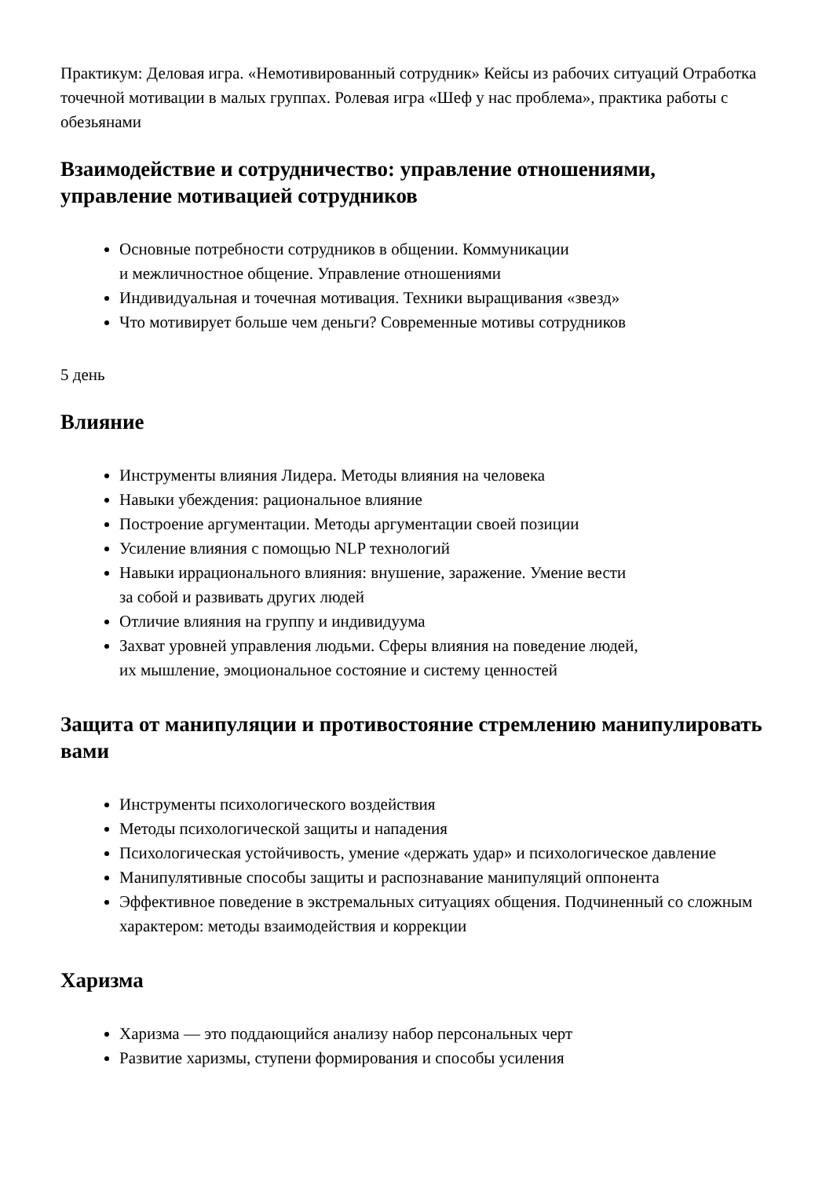Практикум: Деловая игра. «Немотивированный сотрудник» Кейсы из рабочих ситуаций Отработка точечной мотивации в малых группах. Ролевая игра «Шеф у нас проблема», практика работы с обезьянами
Взаимодействие и сотрудничество: управление отношениями, управление мотивацией сотрудников
Основные потребности сотрудников в общении. Коммуникации
и межличностное общение. Управление отношениями
Индивидуальная и точечная мотивация. Техники выращивания «звезд»
Что мотивирует больше чем деньги? Современные мотивы сотрудников
5 день
Влияние
Инструменты влияния Лидера. Методы влияния на человека
Навыки убеждения: рациональное влияние
Построение аргументации. Методы аргументации своей позиции
Усиление влияния с помощью NLP технологий
Навыки иррационального влияния: внушение, заражение. Умение вести
за собой и развивать других людей
Отличие влияния на группу и индивидуума
Захват уровней управления людьми. Сферы влияния на поведение людей,
их мышление, эмоциональное состояние и систему ценностей
Защита от манипуляции и противостояние стремлению манипулировать вами
Инструменты психологического воздействия
Методы психологической защиты и нападения
Психологическая устойчивость, умение «держать удар» и психологическое давление
Манипулятивные способы защиты и распознавание манипуляций оппонента
Эффективное поведение в экстремальных ситуациях общения. Подчиненный со сложным характером: методы взаимодействия и коррекции
Харизма
Харизма — это поддающийся анализу набор персональных черт
Развитие харизмы, ступени формирования и способы усиления